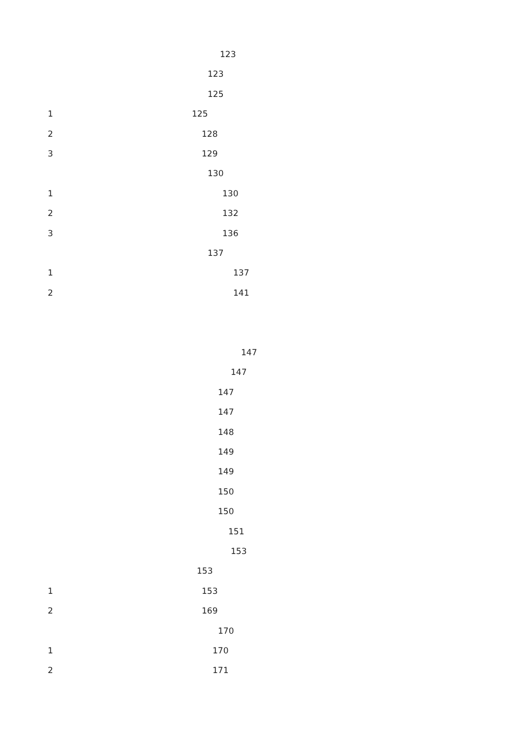123
123
125
1 125
2 128
3 129
130
1 130
2 132
3 136
137
1 137
2 141
147
147
147
147
148
149
149
150
150
151
153
153
1 153
2 169
170
1 170
2 171